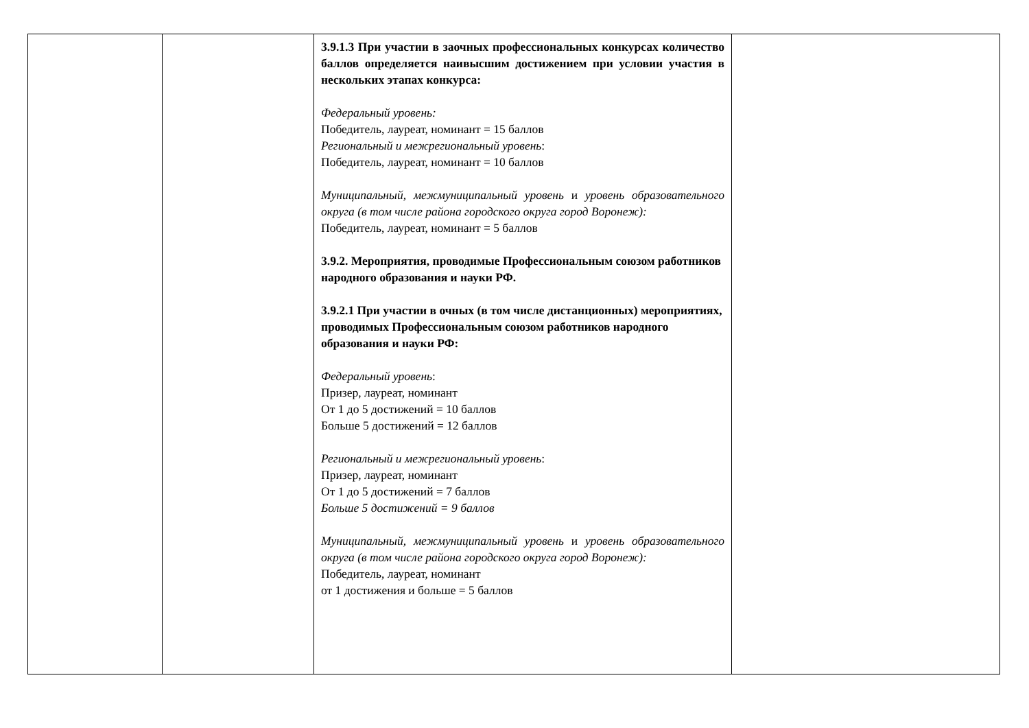| | | 3.9.1.3 При участии в заочных профессиональных конкурсах количество баллов определяется наивысшим достижением при условии участия в нескольких этапах конкурса: Федеральный уровень: Победитель, лауреат, номинант = 15 баллов Региональный и межрегиональный уровень : Победитель, лауреат, номинант = 10 баллов Муниципальный, межмуниципальный уровень и уровень образовательного округа (в том числе района городского округа город Воронеж): Победитель, лауреат, номинант = 5 баллов 3.9.2. Мероприятия, проводимые Профессиональным союзом работников народного образования и науки РФ. 3.9.2.1 При участии в очных (в том числе дистанционных) мероприятиях, проводимых Профессиональным союзом работников народного образования и науки РФ: Федеральный уровень : Призер, лауреат, номинант От 1 до 5 достижений = 10 баллов Больше 5 достижений = 12 баллов Региональный и межрегиональный уровень : Призер, лауреат, номинант От 1 до 5 достижений = 7 баллов Больше 5 достижений = 9 баллов Муниципальный, межмуниципальный уровень и уровень образовательного округа (в том числе района городского округа город Воронеж): Победитель, лауреат, номинант от 1 достижения и больше = 5 баллов | |